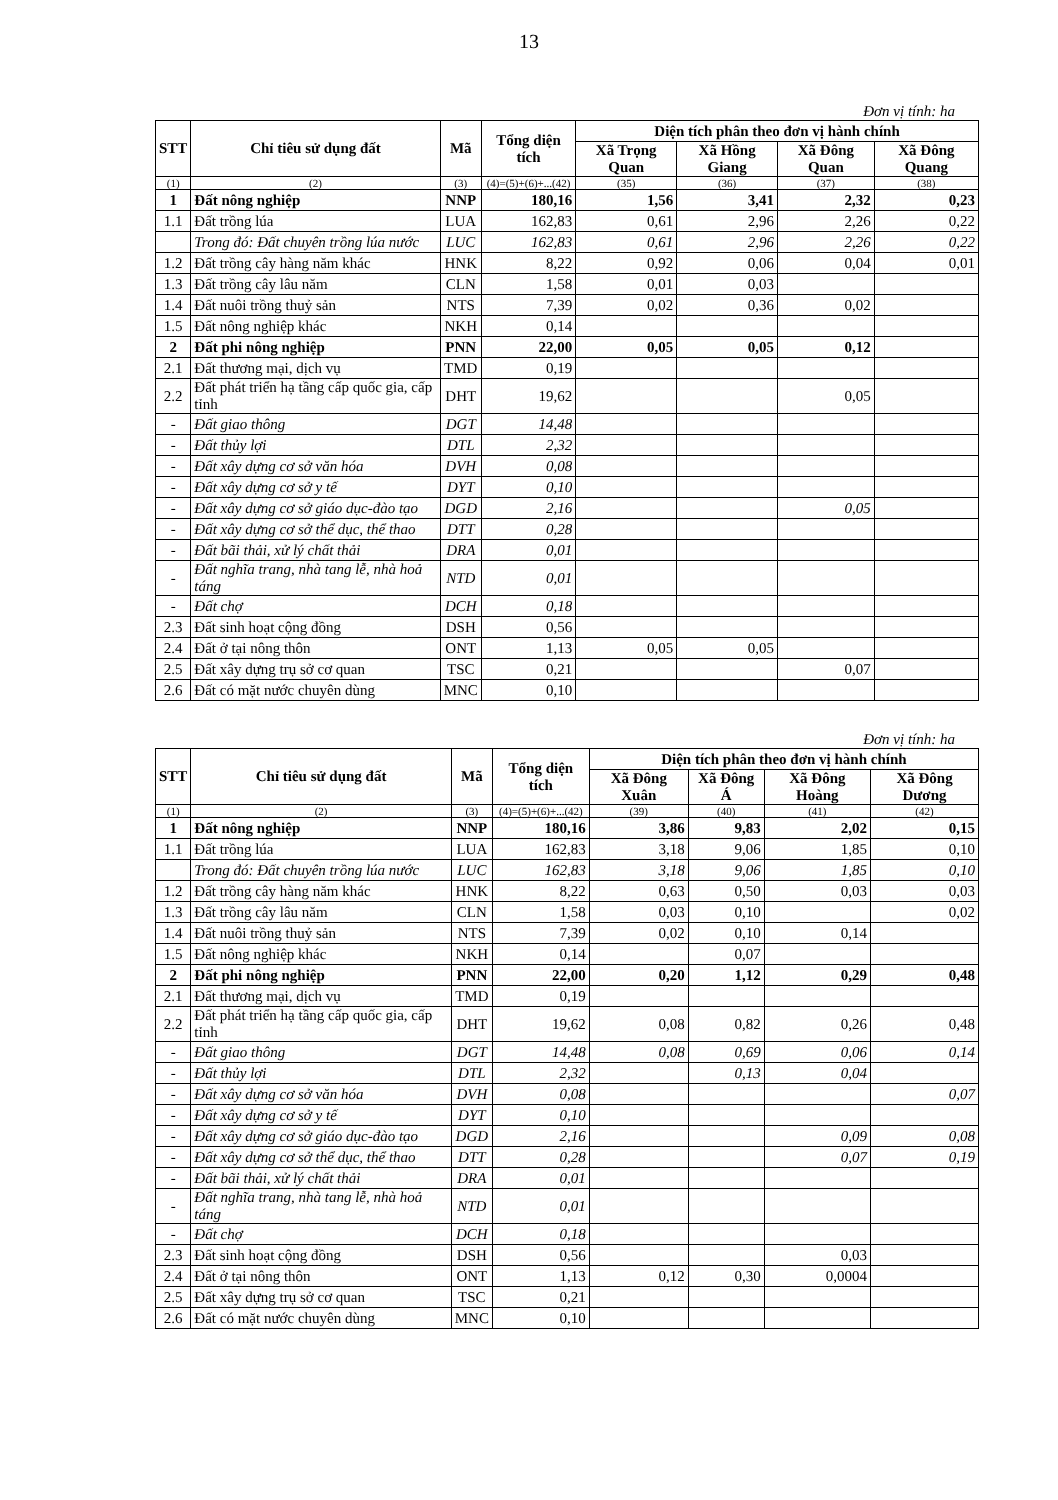13
Đơn vị tính: ha
| STT | Chỉ tiêu sử dụng đất | Mã | Tổng diện tích | Diện tích phân theo đơn vị hành chính | | | |
| --- | --- | --- | --- | --- | --- | --- | --- |
| | | | | Xã Trọng Quan | Xã Hồng Giang | Xã Đông Quan | Xã Đông Quang |
| (1) | (2) | (3) | (4)=(5)+(6)+...(42) | (35) | (36) | (37) | (38) |
| 1 | Đất nông nghiệp | NNP | 180,16 | 1,56 | 3,41 | 2,32 | 0,23 |
| 1.1 | Đất trồng lúa | LUA | 162,83 | 0,61 | 2,96 | 2,26 | 0,22 |
| | Trong đó: Đất chuyên trồng lúa nước | LUC | 162,83 | 0,61 | 2,96 | 2,26 | 0,22 |
| 1.2 | Đất trồng cây hàng năm khác | HNK | 8,22 | 0,92 | 0,06 | 0,04 | 0,01 |
| 1.3 | Đất trồng cây lâu năm | CLN | 1,58 | 0,01 | 0,03 | | |
| 1.4 | Đất nuôi trồng thuỷ sản | NTS | 7,39 | 0,02 | 0,36 | 0,02 | |
| 1.5 | Đất nông nghiệp khác | NKH | 0,14 | | | | |
| 2 | Đất phi nông nghiệp | PNN | 22,00 | 0,05 | 0,05 | 0,12 | |
| 2.1 | Đất thương mại, dịch vụ | TMD | 0,19 | | | | |
| 2.2 | Đất phát triển hạ tầng cấp quốc gia, cấp tỉnh | DHT | 19,62 | | | 0,05 | |
| - | Đất giao thông | DGT | 14,48 | | | | |
| - | Đất thủy lợi | DTL | 2,32 | | | | |
| - | Đất xây dựng cơ sở văn hóa | DVH | 0,08 | | | | |
| - | Đất xây dựng cơ sở y tế | DYT | 0,10 | | | | |
| - | Đất xây dựng cơ sở giáo dục-đào tạo | DGD | 2,16 | | | 0,05 | |
| - | Đất xây dựng cơ sở thể dục, thể thao | DTT | 0,28 | | | | |
| - | Đất bãi thải, xử lý chất thải | DRA | 0,01 | | | | |
| - | Đất nghĩa trang, nhà tang lễ, nhà hoả táng | NTD | 0,01 | | | | |
| - | Đất chợ | DCH | 0,18 | | | | |
| 2.3 | Đất sinh hoạt cộng đồng | DSH | 0,56 | | | | |
| 2.4 | Đất ở tại nông thôn | ONT | 1,13 | 0,05 | 0,05 | | |
| 2.5 | Đất xây dựng trụ sở cơ quan | TSC | 0,21 | | | 0,07 | |
| 2.6 | Đất có mặt nước chuyên dùng | MNC | 0,10 | | | | |
Đơn vị tính: ha
| STT | Chỉ tiêu sử dụng đất | Mã | Tổng diện tích | Diện tích phân theo đơn vị hành chính | | | |
| --- | --- | --- | --- | --- | --- | --- | --- |
| | | | | Xã Đông Xuân | Xã Đông Á | Xã Đông Hoàng | Xã Đông Dương |
| (1) | (2) | (3) | (4)=(5)+(6)+...(42) | (39) | (40) | (41) | (42) |
| 1 | Đất nông nghiệp | NNP | 180,16 | 3,86 | 9,83 | 2,02 | 0,15 |
| 1.1 | Đất trồng lúa | LUA | 162,83 | 3,18 | 9,06 | 1,85 | 0,10 |
| | Trong đó: Đất chuyên trồng lúa nước | LUC | 162,83 | 3,18 | 9,06 | 1,85 | 0,10 |
| 1.2 | Đất trồng cây hàng năm khác | HNK | 8,22 | 0,63 | 0,50 | 0,03 | 0,03 |
| 1.3 | Đất trồng cây lâu năm | CLN | 1,58 | 0,03 | 0,10 | | 0,02 |
| 1.4 | Đất nuôi trồng thuỷ sản | NTS | 7,39 | 0,02 | 0,10 | 0,14 | |
| 1.5 | Đất nông nghiệp khác | NKH | 0,14 | | 0,07 | | |
| 2 | Đất phi nông nghiệp | PNN | 22,00 | 0,20 | 1,12 | 0,29 | 0,48 |
| 2.1 | Đất thương mại, dịch vụ | TMD | 0,19 | | | | |
| 2.2 | Đất phát triển hạ tầng cấp quốc gia, cấp tỉnh | DHT | 19,62 | 0,08 | 0,82 | 0,26 | 0,48 |
| - | Đất giao thông | DGT | 14,48 | 0,08 | 0,69 | 0,06 | 0,14 |
| - | Đất thủy lợi | DTL | 2,32 | | 0,13 | 0,04 | |
| - | Đất xây dựng cơ sở văn hóa | DVH | 0,08 | | | | 0,07 |
| - | Đất xây dựng cơ sở y tế | DYT | 0,10 | | | | |
| - | Đất xây dựng cơ sở giáo dục-đào tạo | DGD | 2,16 | | | 0,09 | 0,08 |
| - | Đất xây dựng cơ sở thể dục, thể thao | DTT | 0,28 | | | 0,07 | 0,19 |
| - | Đất bãi thải, xử lý chất thải | DRA | 0,01 | | | | |
| - | Đất nghĩa trang, nhà tang lễ, nhà hoả táng | NTD | 0,01 | | | | |
| - | Đất chợ | DCH | 0,18 | | | | |
| 2.3 | Đất sinh hoạt cộng đồng | DSH | 0,56 | | | 0,03 | |
| 2.4 | Đất ở tại nông thôn | ONT | 1,13 | 0,12 | 0,30 | 0,0004 | |
| 2.5 | Đất xây dựng trụ sở cơ quan | TSC | 0,21 | | | | |
| 2.6 | Đất có mặt nước chuyên dùng | MNC | 0,10 | | | | |